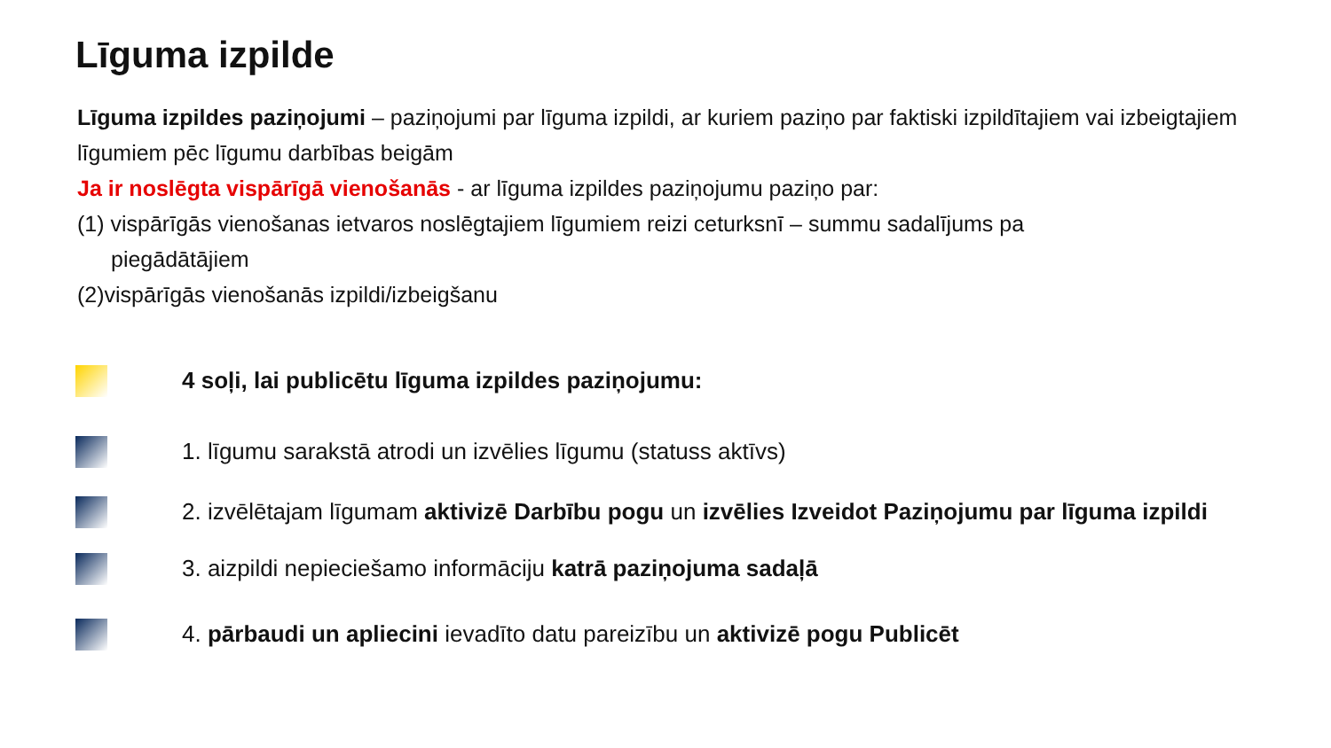Līguma izpilde
Līguma izpildes paziņojumi – paziņojumi par līguma izpildi, ar kuriem paziņo par faktiski izpildītajiem vai izbeigtajiem līgumiem pēc līgumu darbības beigām
Ja ir noslēgta vispārīgā vienošanās - ar līguma izpildes paziņojumu paziņo par:
(1) vispārīgās vienošanas ietvaros noslēgtajiem līgumiem reizi ceturksnī – summu sadalījums pa
piegādātājiem
(2)vispārīgās vienošanās izpildi/izbeigšanu
4 soļi, lai publicētu līguma izpildes paziņojumu:
1. līgumu sarakstā atrodi un izvēlies līgumu (statuss aktīvs)
2. izvēlētajam līgumam aktivizē Darbību pogu un izvēlies Izveidot Paziņojumu par līguma izpildi
3. aizpildi nepieciešamo informāciju katrā paziņojuma sadaļā
4. pārbaudi un apliecini ievadīto datu pareizību un aktivizē pogu Publicēt